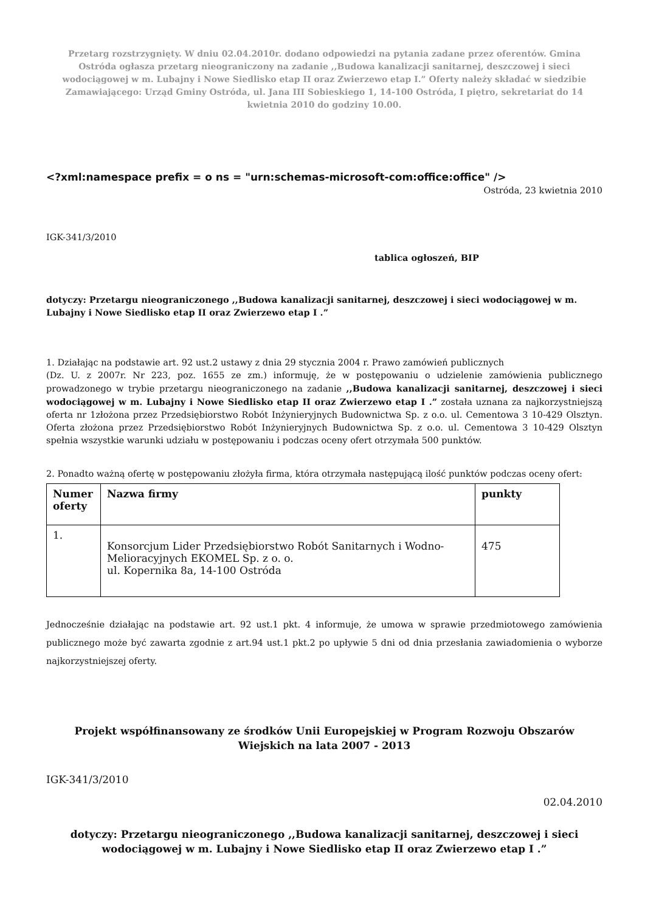Przetarg rozstrzygnięty. W dniu 02.04.2010r. dodano odpowiedzi na pytania zadane przez oferentów. Gmina Ostróda ogłasza przetarg nieograniczony na zadanie ,,Budowa kanalizacji sanitarnej, deszczowej i sieci wodociągowej w m. Lubajny i Nowe Siedlisko etap II oraz Zwierzewo etap I.” Oferty należy składać w siedzibie Zamawiającego: Urząd Gminy Ostróda, ul. Jana III Sobieskiego 1, 14-100 Ostróda, I piętro, sekretariat do 14 kwietnia 2010 do godziny 10.00.
<?xml:namespace prefix = o ns = "urn:schemas-microsoft-com:office:office" />
Ostróda, 23 kwietnia 2010
IGK-341/3/2010
tablica ogłoszeń, BIP
dotyczy: Przetargu nieograniczonego ,,Budowa kanalizacji sanitarnej, deszczowej i sieci wodociągowej w m. Lubajny i Nowe Siedlisko etap II oraz Zwierzewo etap I .”
1. Działając na podstawie art. 92 ust.2 ustawy z dnia 29 stycznia 2004 r. Prawo zamówień publicznych
(Dz. U. z 2007r. Nr 223, poz. 1655 ze zm.) informuję, że w postępowaniu o udzielenie zamówienia publicznego prowadzonego w trybie przetargu nieograniczonego na zadanie ,,Budowa kanalizacji sanitarnej, deszczowej i sieci wodociągowej w m. Lubajny i Nowe Siedlisko etap II oraz Zwierzewo etap I .” została uznana za najkorzystniejszą oferta nr 1złożona przez Przedsiębiorstwo Robót Inżynieryjnych Budownictwa Sp. z o.o. ul. Cementowa 3 10-429 Olsztyn. Oferta złożona przez Przedsiębiorstwo Robót Inżynieryjnych Budownictwa Sp. z o.o. ul. Cementowa 3 10-429 Olsztyn spełnia wszystkie warunki udziału w postępowaniu i podczas oceny ofert otrzymała 500 punktów.
2. Ponadto ważną ofertę w postępowaniu złożyła firma, która otrzymała następującą ilość punktów podczas oceny ofert:
| Numer oferty | Nazwa firmy | punkty |
| --- | --- | --- |
| 1. | Konsorcjum Lider Przedsiębiorstwo Robót Sanitarnych i Wodno-Melioracyjnych EKOMEL Sp. z o. o. ul. Kopernika 8a, 14-100 Ostróda | 475 |
Jednocześnie działając na podstawie art. 92 ust.1 pkt. 4 informuje, że umowa w sprawie przedmiotowego zamówienia publicznego może być zawarta zgodnie z art.94 ust.1 pkt.2 po upływie 5 dni od dnia przesłania zawiadomienia o wyborze najkorzystniejszej oferty.
Projekt współfinansowany ze środków Unii Europejskiej w Program Rozwoju Obszarów Wiejskich na lata 2007 - 2013
IGK-341/3/2010
02.04.2010
dotyczy: Przetargu nieograniczonego ,,Budowa kanalizacji sanitarnej, deszczowej i sieci wodociągowej w m. Lubajny i Nowe Siedlisko etap II oraz Zwierzewo etap I .”